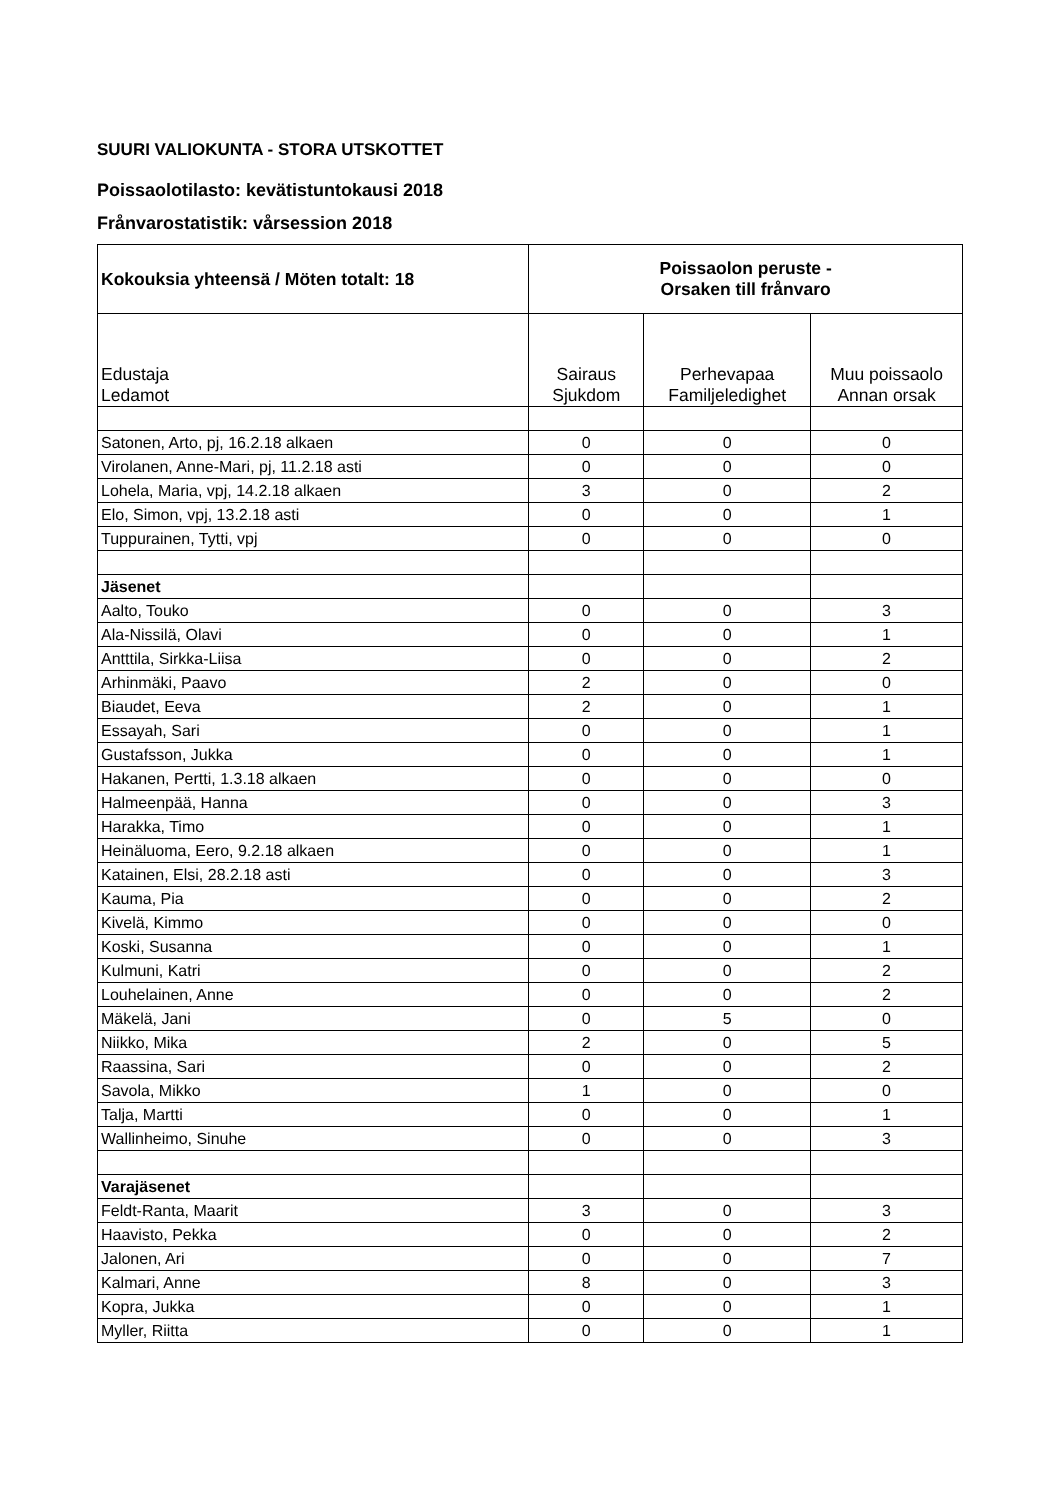SUURI VALIOKUNTA - STORA UTSKOTTET
Poissaolotilasto: kevätistuntokausi 2018
Frånvarostatistik: vårsession 2018
| Kokouksia yhteensä / Möten totalt: 18 | Poissaolon peruste - Orsaken till frånvaro | | |
| --- | --- | --- | --- |
| Edustaja Ledamot | Sairaus Sjukdom | Perhevapaa Familjeledighet | Muu poissaolo Annan orsak |
| Satonen, Arto, pj, 16.2.18 alkaen | 0 | 0 | 0 |
| Virolanen, Anne-Mari, pj, 11.2.18 asti | 0 | 0 | 0 |
| Lohela, Maria, vpj, 14.2.18 alkaen | 3 | 0 | 2 |
| Elo, Simon, vpj, 13.2.18 asti | 0 | 0 | 1 |
| Tuppurainen, Tytti, vpj | 0 | 0 | 0 |
| Jäsenet | | | |
| Aalto, Touko | 0 | 0 | 3 |
| Ala-Nissilä, Olavi | 0 | 0 | 1 |
| Antttila, Sirkka-Liisa | 0 | 0 | 2 |
| Arhinmäki, Paavo | 2 | 0 | 0 |
| Biaudet, Eeva | 2 | 0 | 1 |
| Essayah, Sari | 0 | 0 | 1 |
| Gustafsson, Jukka | 0 | 0 | 1 |
| Hakanen, Pertti, 1.3.18 alkaen | 0 | 0 | 0 |
| Halmeenpää, Hanna | 0 | 0 | 3 |
| Harakka, Timo | 0 | 0 | 1 |
| Heinäluoma, Eero, 9.2.18 alkaen | 0 | 0 | 1 |
| Katainen, Elsi, 28.2.18 asti | 0 | 0 | 3 |
| Kauma, Pia | 0 | 0 | 2 |
| Kivelä, Kimmo | 0 | 0 | 0 |
| Koski, Susanna | 0 | 0 | 1 |
| Kulmuni, Katri | 0 | 0 | 2 |
| Louhelainen, Anne | 0 | 0 | 2 |
| Mäkelä, Jani | 0 | 5 | 0 |
| Niikko, Mika | 2 | 0 | 5 |
| Raassina, Sari | 0 | 0 | 2 |
| Savola, Mikko | 1 | 0 | 0 |
| Talja, Martti | 0 | 0 | 1 |
| Wallinheimo, Sinuhe | 0 | 0 | 3 |
| Varajäsenet | | | |
| Feldt-Ranta, Maarit | 3 | 0 | 3 |
| Haavisto, Pekka | 0 | 0 | 2 |
| Jalonen, Ari | 0 | 0 | 7 |
| Kalmari, Anne | 8 | 0 | 3 |
| Kopra, Jukka | 0 | 0 | 1 |
| Myller, Riitta | 0 | 0 | 1 |